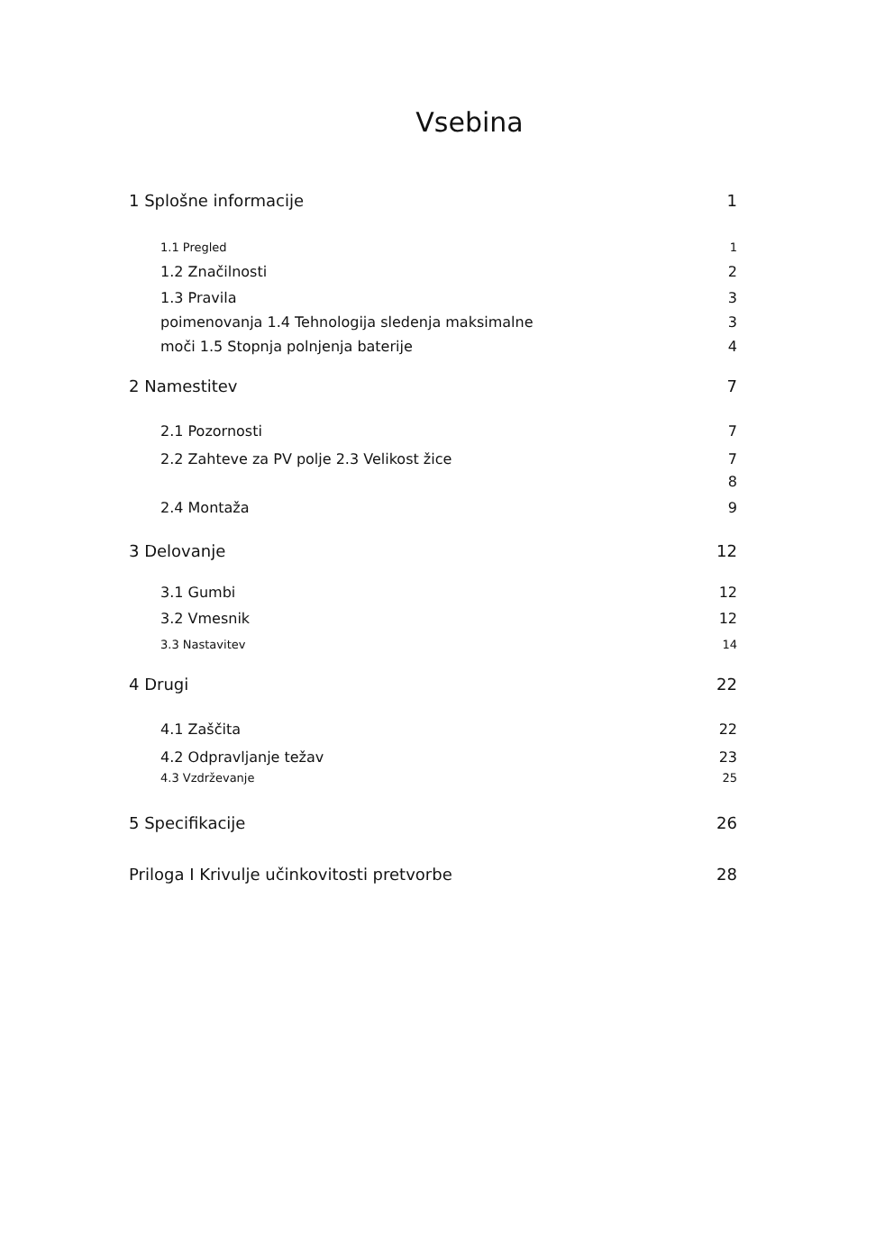Vsebina
1 Splošne informacije 1
1.1 Pregled 1
1.2 Značilnosti 2
1.3 Pravila 3
poimenovanja 1.4 Tehnologija sledenja maksimalne 3
moči 1.5 Stopnja polnjenja baterije 4
2 Namestitev 7
2.1 Pozornosti 7
2.2 Zahteve za PV polje 2.3 Velikost žice 7
8
2.4 Montaža 9
3 Delovanje 12
3.1 Gumbi 12
3.2 Vmesnik 12
3.3 Nastavitev 14
4 Drugi 22
4.1 Zaščita 22
4.2 Odpravljanje težav 23
4.3 Vzdrževanje 25
5 Specifikacije 26
Priloga I Krivulje učinkovitosti pretvorbe 28